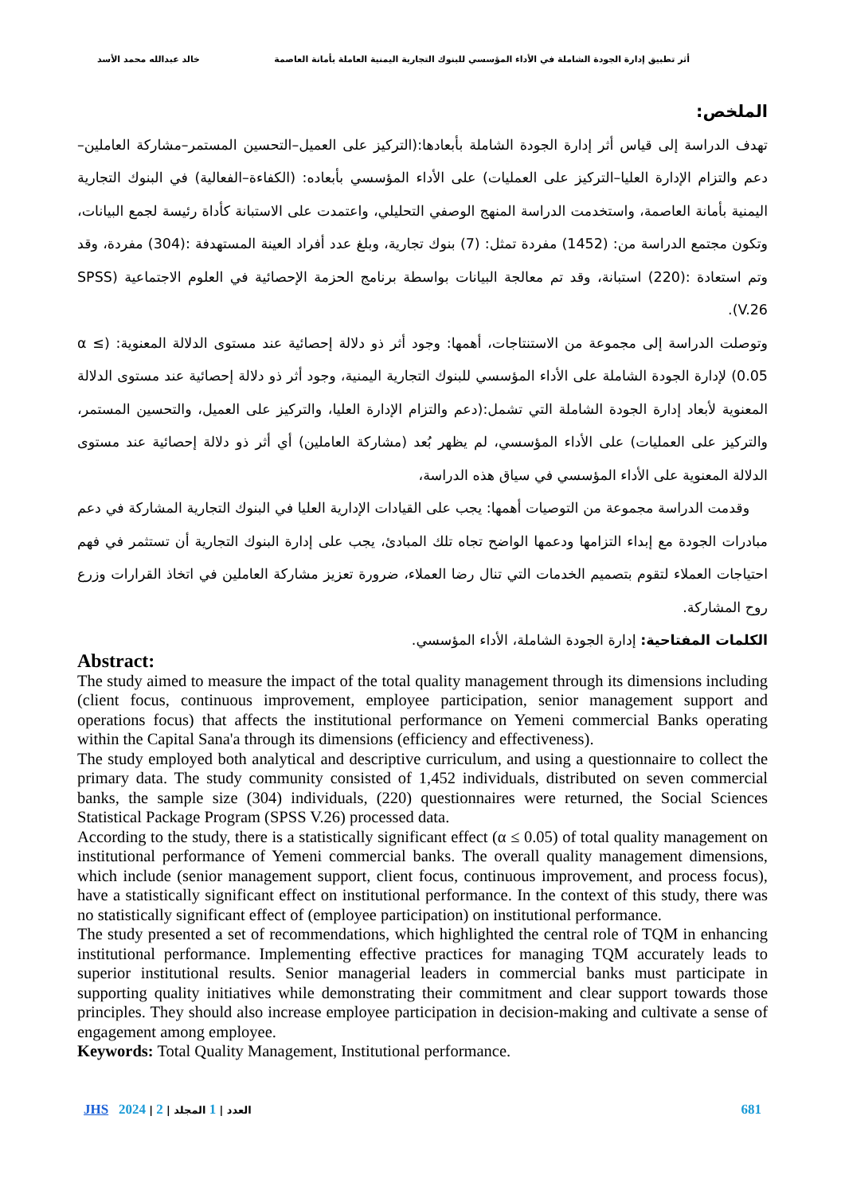أثر تطبيق إدارة الجودة الشاملة في الأداء المؤسسي للبنوك التجارية اليمنية العاملة بأمانة العاصمة خالد عبدالله محمد الأسد
الملخص:
تهدف الدراسة إلى قياس أثر إدارة الجودة الشاملة بأبعادها:(التركيز على العميل–التحسين المستمر–مشاركة العاملين–دعم والتزام الإدارة العليا–التركيز على العمليات) على الأداء المؤسسي بأبعاده: (الكفاءة–الفعالية) في البنوك التجارية اليمنية بأمانة العاصمة، واستخدمت الدراسة المنهج الوصفي التحليلي، واعتمدت على الاستبانة كأداة رئيسة لجمع البيانات، وتكون مجتمع الدراسة من: (1452) مفردة تمثل: (7) بنوك تجارية، وبلغ عدد أفراد العينة المستهدفة :(304) مفردة، وقد وتم استعادة :(220) استبانة، وقد تم معالجة البيانات بواسطة برنامج الحزمة الإحصائية في العلوم الاجتماعية (SPSS V.26).
وتوصلت الدراسة إلى مجموعة من الاستنتاجات، أهمها: وجود أثر ذو دلالة إحصائية عند مستوى الدلالة المعنوية: (α ≤ 0.05) لإدارة الجودة الشاملة على الأداء المؤسسي للبنوك التجارية اليمنية، وجود أثر ذو دلالة إحصائية عند مستوى الدلالة المعنوية لأبعاد إدارة الجودة الشاملة التي تشمل:(دعم والتزام الإدارة العليا، والتركيز على العميل، والتحسين المستمر، والتركيز على العمليات) على الأداء المؤسسي، لم يظهر بُعد (مشاركة العاملين) أي أثر ذو دلالة إحصائية عند مستوى الدلالة المعنوية على الأداء المؤسسي في سياق هذه الدراسة،
وقدمت الدراسة مجموعة من التوصيات أهمها: يجب على القيادات الإدارية العليا في البنوك التجارية المشاركة في دعم مبادرات الجودة مع إبداء التزامها ودعمها الواضح تجاه تلك المبادئ، يجب على إدارة البنوك التجارية أن تستثمر في فهم احتياجات العملاء لتقوم بتصميم الخدمات التي تنال رضا العملاء، ضرورة تعزيز مشاركة العاملين في اتخاذ القرارات وزرع روح المشاركة.
الكلمات المفتاحية: إدارة الجودة الشاملة، الأداء المؤسسي.
Abstract:
The study aimed to measure the impact of the total quality management through its dimensions including (client focus, continuous improvement, employee participation, senior management support and operations focus) that affects the institutional performance on Yemeni commercial Banks operating within the Capital Sana'a through its dimensions (efficiency and effectiveness).
The study employed both analytical and descriptive curriculum, and using a questionnaire to collect the primary data. The study community consisted of 1,452 individuals, distributed on seven commercial banks, the sample size (304) individuals, (220) questionnaires were returned, the Social Sciences Statistical Package Program (SPSS V.26) processed data.
According to the study, there is a statistically significant effect (α ≤ 0.05) of total quality management on institutional performance of Yemeni commercial banks. The overall quality management dimensions, which include (senior management support, client focus, continuous improvement, and process focus), have a statistically significant effect on institutional performance. In the context of this study, there was no statistically significant effect of (employee participation) on institutional performance.
The study presented a set of recommendations, which highlighted the central role of TQM in enhancing institutional performance. Implementing effective practices for managing TQM accurately leads to superior institutional results. Senior managerial leaders in commercial banks must participate in supporting quality initiatives while demonstrating their commitment and clear support towards those principles. They should also increase employee participation in decision-making and cultivate a sense of engagement among employee.
Keywords: Total Quality Management, Institutional performance.
JHS 2024 | 2 | العدد | 1 المجلد 681